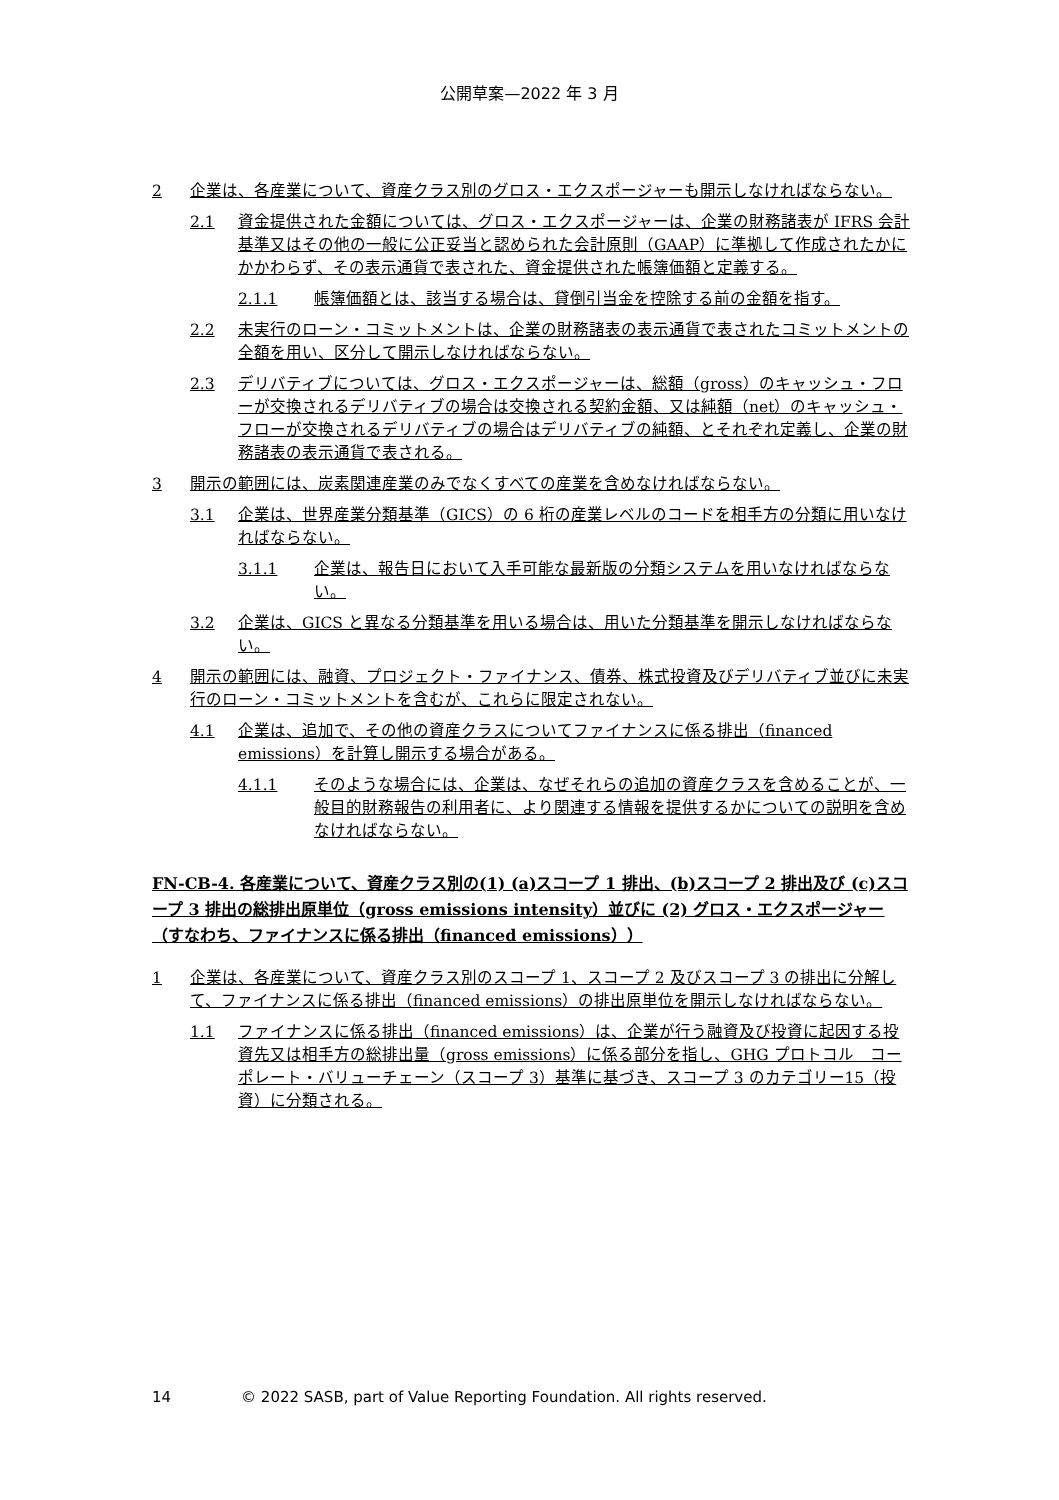公開草案—2022 年 3 月
2 企業は、各産業について、資産クラス別のグロス・エクスポージャーも開示しなければならない。
2.1 資金提供された金額については、グロス・エクスポージャーは、企業の財務諸表が IFRS 会計基準又はその他の一般に公正妥当と認められた会計原則（GAAP）に準拠して作成されたかにかかわらず、その表示通貨で表された、資金提供された帳簿価額と定義する。
2.1.1 帳簿価額とは、該当する場合は、貸倒引当金を控除する前の金額を指す。
2.2 未実行のローン・コミットメントは、企業の財務諸表の表示通貨で表されたコミットメントの全額を用い、区分して開示しなければならない。
2.3 デリバティブについては、グロス・エクスポージャーは、総額（gross）のキャッシュ・フローが交換されるデリバティブの場合は交換される契約金額、又は純額（net）のキャッシュ・フローが交換されるデリバティブの場合はデリバティブの純額、とそれぞれ定義し、企業の財務諸表の表示通貨で表される。
3 開示の範囲には、炭素関連産業のみでなくすべての産業を含めなければならない。
3.1 企業は、世界産業分類基準（GICS）の 6 桁の産業レベルのコードを相手方の分類に用いなければならない。
3.1.1 企業は、報告日において入手可能な最新版の分類システムを用いなければならない。
3.2 企業は、GICS と異なる分類基準を用いる場合は、用いた分類基準を開示しなければならない。
4 開示の範囲には、融資、プロジェクト・ファイナンス、債券、株式投資及びデリバティブ並びに未実行のローン・コミットメントを含むが、これらに限定されない。
4.1 企業は、追加で、その他の資産クラスについてファイナンスに係る排出（financed emissions）を計算し開示する場合がある。
4.1.1 そのような場合には、企業は、なぜそれらの追加の資産クラスを含めることが、一般目的財務報告の利用者に、より関連する情報を提供するかについての説明を含めなければならない。
FN-CB-4. 各産業について、資産クラス別の(1) (a)スコープ 1 排出、(b)スコープ 2 排出及び (c)スコープ 3 排出の総排出原単位（gross emissions intensity）並びに (2) グロス・エクスポージャー（すなわち、ファイナンスに係る排出（financed emissions））
1 企業は、各産業について、資産クラス別のスコープ 1、スコープ 2 及びスコープ 3 の排出に分解して、ファイナンスに係る排出（financed emissions）の排出原単位を開示しなければならない。
1.1 ファイナンスに係る排出（financed emissions）は、企業が行う融資及び投資に起因する投資先又は相手方の総排出量（gross emissions）に係る部分を指し、GHG プロトコル　コーポレート・バリューチェーン（スコープ 3）基準に基づき、スコープ 3 のカテゴリー15（投資）に分類される。
14 © 2022 SASB, part of Value Reporting Foundation. All rights reserved.